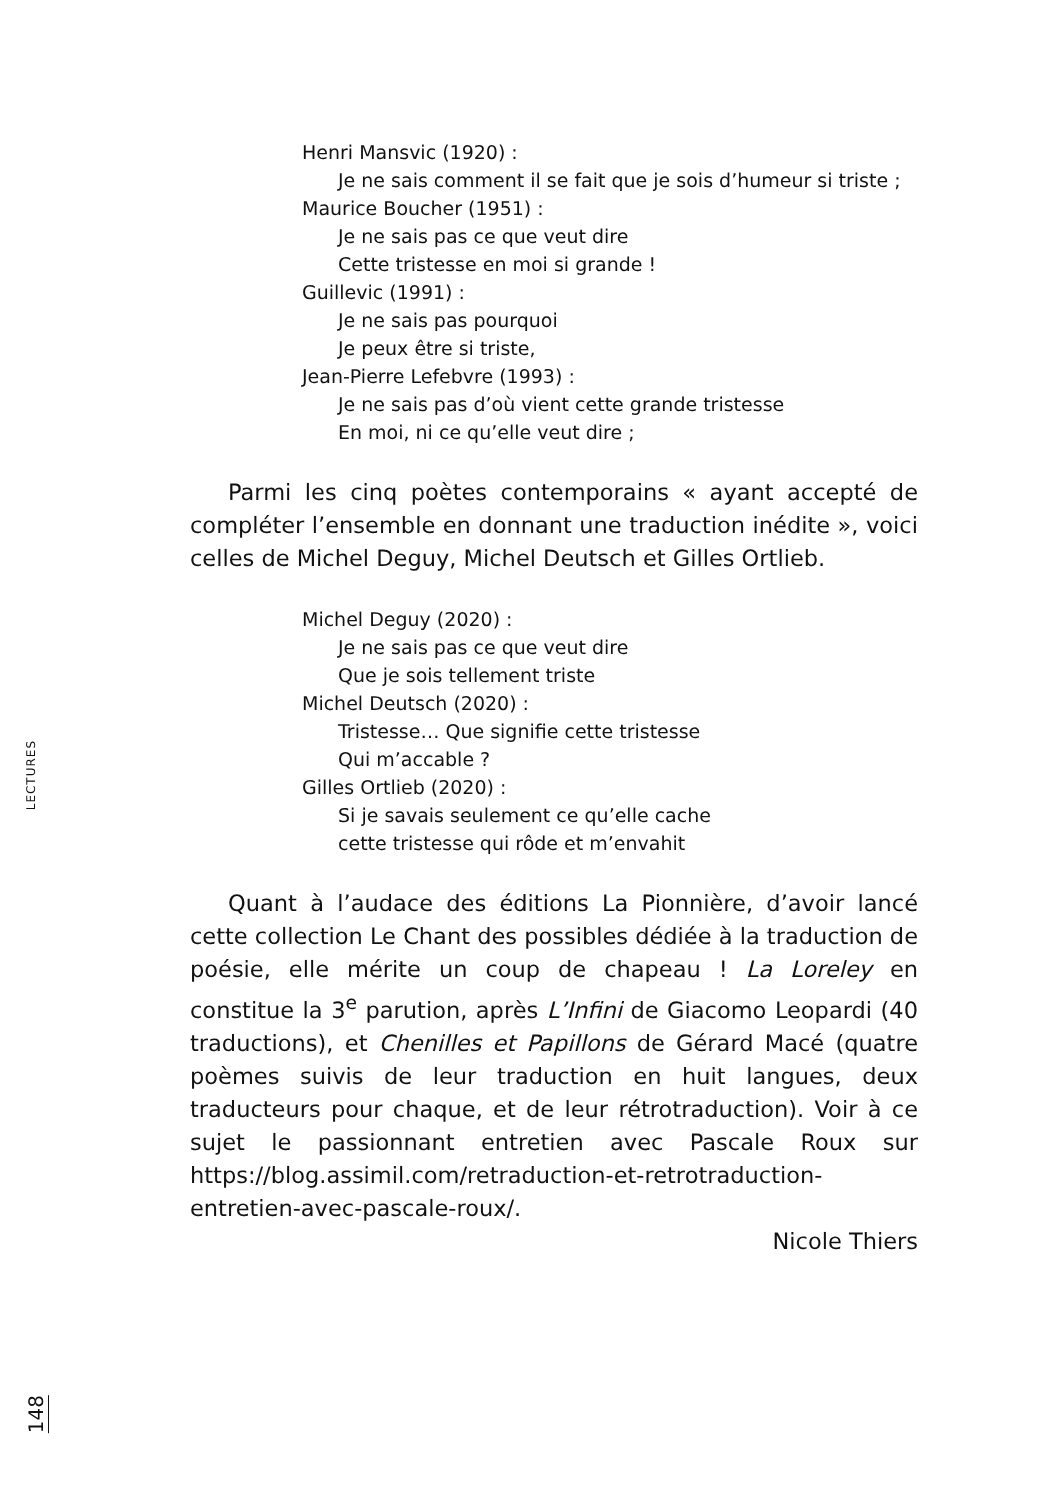Henri Mansvic (1920) :
Je ne sais comment il se fait que je sois d’humeur si triste ;
Maurice Boucher (1951) :
Je ne sais pas ce que veut dire
Cette tristesse en moi si grande !
Guillevic (1991) :
Je ne sais pas pourquoi
Je peux être si triste,
Jean-Pierre Lefebvre (1993) :
Je ne sais pas d’où vient cette grande tristesse
En moi, ni ce qu’elle veut dire ;
Parmi les cinq poètes contemporains « ayant accepté de compléter l’ensemble en donnant une traduction inédite », voici celles de Michel Deguy, Michel Deutsch et Gilles Ortlieb.
Michel Deguy (2020) :
Je ne sais pas ce que veut dire
Que je sois tellement triste
Michel Deutsch (2020) :
Tristesse… Que signifie cette tristesse
Qui m’accable ?
Gilles Ortlieb (2020) :
Si je savais seulement ce qu’elle cache
cette tristesse qui rôde et m’envahit
Quant à l’audace des éditions La Pionnière, d’avoir lancé cette collection Le Chant des possibles dédiée à la traduction de poésie, elle mérite un coup de chapeau ! La Loreley en constitue la 3<sup>e</sup> parution, après L’Infini de Giacomo Leopardi (40 traductions), et Chenilles et Papillons de Gérard Macé (quatre poèmes suivis de leur traduction en huit langues, deux traducteurs pour chaque, et de leur rétrotraduction). Voir à ce sujet le passionnant entretien avec Pascale Roux sur https://blog.assimil.com/retraduction-et-retrotraduction-entretien-avec-pascale-roux/.
Nicole Thiers
LECTURES
148